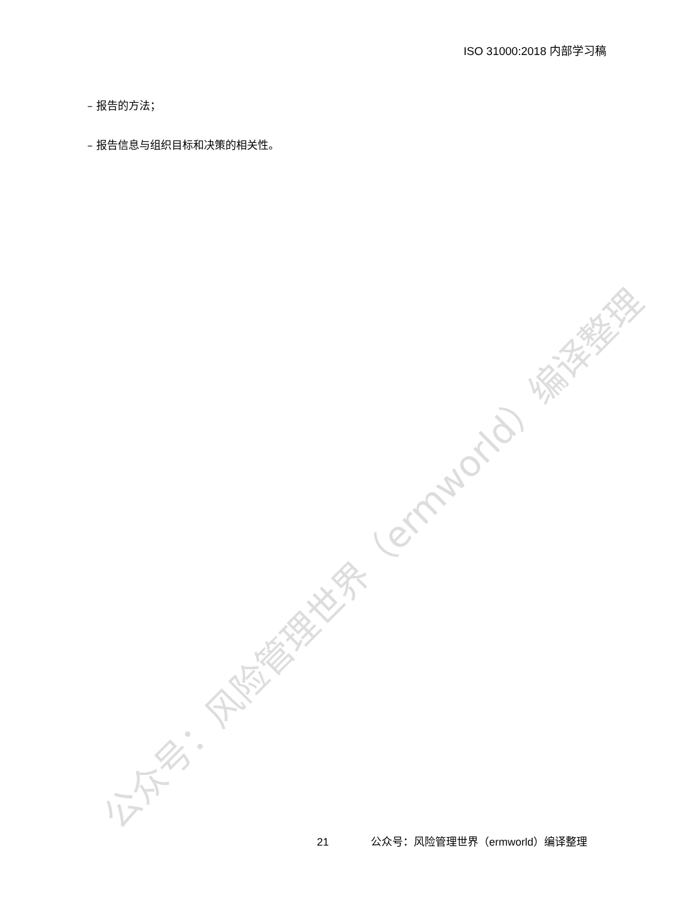ISO 31000:2018 内部学习稿
– 报告的方法；
– 报告信息与组织目标和决策的相关性。
公众号：风险管理世界（ermworld）编译整理
21 公众号：风险管理世界（ermworld）编译整理